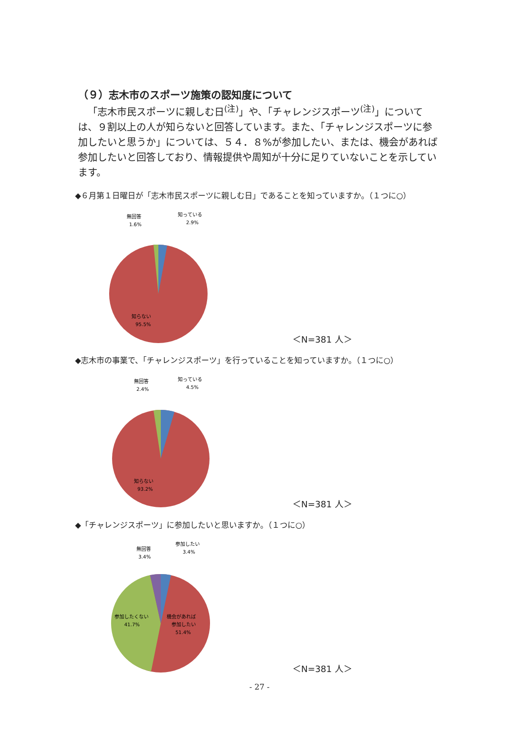（９）志木市のスポーツ施策の認知度について
「志木市民スポーツに親しむ日<sup>(注)</sup>」や、「チャレンジスポーツ<sup>(注)</sup>」については、９割以上の人が知らないと回答しています。また、「チャレンジスポーツに参加したいと思うか」については、５４．８%が参加したい、または、機会があれば参加したいと回答しており、情報提供や周知が十分に足りていないことを示しています。
◆６月第１日曜日が「志木市民スポーツに親しむ日」であることを知っていますか。（１つに○）
無回答
1.6%
知っている
2.9%
知らない
95.5%
＜N=381 人＞
◆志木市の事業で、「チャレンジスポーツ」を行っていることを知っていますか。（１つに○）
無回答
2.4%
知っている
4.5%
知らない
93.2%
＜N=381 人＞
◆「チャレンジスポーツ」に参加したいと思いますか。（１つに○）
無回答
3.4%
参加したい
3.4%
参加したくない
41.7%
機会があれば
参加したい
51.4%
＜N=381 人＞
- 27 -